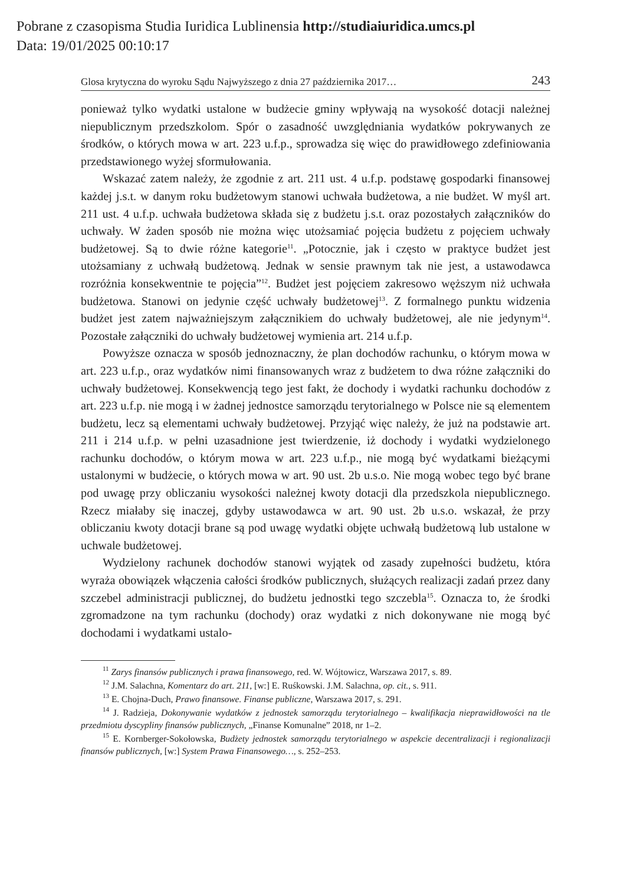Pobrane z czasopisma Studia Iuridica Lublinensia http://studiaiuridica.umcs.pl
Data: 19/01/2025 00:10:17
Glosa krytyczna do wyroku Sądu Najwyższego z dnia 27 października 2017… 243
ponieważ tylko wydatki ustalone w budżecie gminy wpływają na wysokość dotacji należnej niepublicznym przedszkolom. Spór o zasadność uwzględniania wydatków pokrywanych ze środków, o których mowa w art. 223 u.f.p., sprowadza się więc do prawidłowego zdefiniowania przedstawionego wyżej sformułowania.
Wskazać zatem należy, że zgodnie z art. 211 ust. 4 u.f.p. podstawę gospodarki finansowej każdej j.s.t. w danym roku budżetowym stanowi uchwała budżetowa, a nie budżet. W myśl art. 211 ust. 4 u.f.p. uchwała budżetowa składa się z budżetu j.s.t. oraz pozostałych załączników do uchwały. W żaden sposób nie można więc utożsamiać pojęcia budżetu z pojęciem uchwały budżetowej. Są to dwie różne kategorie<sup>11</sup>. „Potocznie, jak i często w praktyce budżet jest utożsamiany z uchwałą budżetową. Jednak w sensie prawnym tak nie jest, a ustawodawca rozróżnia konsekwentnie te pojęcia”<sup>12</sup>. Budżet jest pojęciem zakresowo węższym niż uchwała budżetowa. Stanowi on jedynie część uchwały budżetowej<sup>13</sup>. Z formalnego punktu widzenia budżet jest zatem najważniejszym załącznikiem do uchwały budżetowej, ale nie jedynym<sup>14</sup>. Pozostałe załączniki do uchwały budżetowej wymienia art. 214 u.f.p.
Powyższe oznacza w sposób jednoznaczny, że plan dochodów rachunku, o którym mowa w art. 223 u.f.p., oraz wydatków nimi finansowanych wraz z budżetem to dwa różne załączniki do uchwały budżetowej. Konsekwencją tego jest fakt, że dochody i wydatki rachunku dochodów z art. 223 u.f.p. nie mogą i w żadnej jednostce samorządu terytorialnego w Polsce nie są elementem budżetu, lecz są elementami uchwały budżetowej. Przyjąć więc należy, że już na podstawie art. 211 i 214 u.f.p. w pełni uzasadnione jest twierdzenie, iż dochody i wydatki wydzielonego rachunku dochodów, o którym mowa w art. 223 u.f.p., nie mogą być wydatkami bieżącymi ustalonymi w budżecie, o których mowa w art. 90 ust. 2b u.s.o. Nie mogą wobec tego być brane pod uwagę przy obliczaniu wysokości należnej kwoty dotacji dla przedszkola niepublicznego. Rzecz miałaby się inaczej, gdyby ustawodawca w art. 90 ust. 2b u.s.o. wskazał, że przy obliczaniu kwoty dotacji brane są pod uwagę wydatki objęte uchwałą budżetową lub ustalone w uchwale budżetowej.
Wydzielony rachunek dochodów stanowi wyjątek od zasady zupełności budżetu, która wyraża obowiązek włączenia całości środków publicznych, służących realizacji zadań przez dany szczebel administracji publicznej, do budżetu jednostki tego szczebla<sup>15</sup>. Oznacza to, że środki zgromadzone na tym rachunku (dochody) oraz wydatki z nich dokonywane nie mogą być dochodami i wydatkami ustalo-
<sup>11</sup> Zarys finansów publicznych i prawa finansowego, red. W. Wójtowicz, Warszawa 2017, s. 89.
<sup>12</sup> J.M. Salachna, Komentarz do art. 211, [w:] E. Ruśkowski. J.M. Salachna, op. cit., s. 911.
<sup>13</sup> E. Chojna-Duch, Prawo finansowe. Finanse publiczne, Warszawa 2017, s. 291.
<sup>14</sup> J. Radzieja, Dokonywanie wydatków z jednostek samorządu terytorialnego – kwalifikacja nieprawidłowości na tle przedmiotu dyscypliny finansów publicznych, „Finanse Komunalne” 2018, nr 1–2.
<sup>15</sup> E. Kornberger-Sokołowska, Budżety jednostek samorządu terytorialnego w aspekcie decentralizacji i regionalizacji finansów publicznych, [w:] System Prawa Finansowego…, s. 252–253.